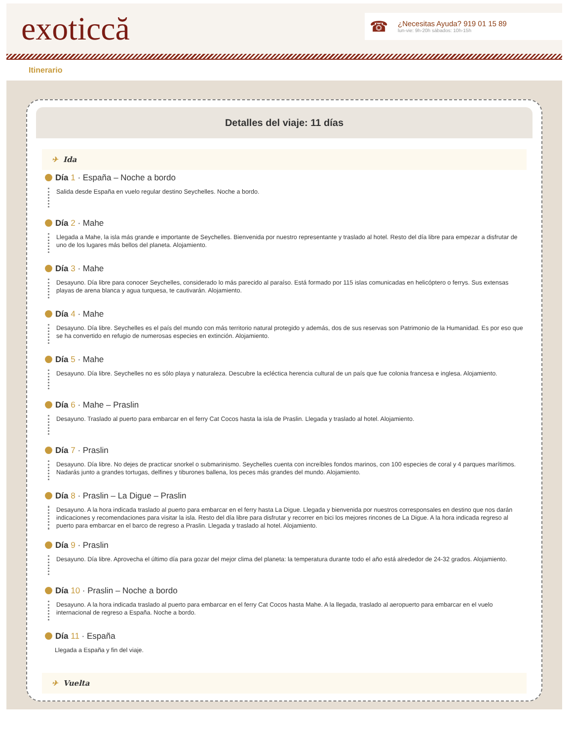exoticcă
☎
¿Necesitas Ayuda? 919 01 15 89
lun-vie: 9h-20h sábados: 10h-15h
Itinerario
Detalles del viaje: 11 días
✈ Ida
Día 1 · España – Noche a bordo
Salida desde España en vuelo regular destino Seychelles. Noche a bordo.
Día 2 · Mahe
Llegada a Mahe, la isla más grande e importante de Seychelles. Bienvenida por nuestro representante y traslado al hotel. Resto del día libre para empezar a disfrutar de uno de los lugares más bellos del planeta. Alojamiento.
Día 3 · Mahe
Desayuno. Día libre para conocer Seychelles, considerado lo más parecido al paraíso. Está formado por 115 islas comunicadas en helicóptero o ferrys. Sus extensas playas de arena blanca y agua turquesa, te cautivarán. Alojamiento.
Día 4 · Mahe
Desayuno. Día libre. Seychelles es el país del mundo con más territorio natural protegido y además, dos de sus reservas son Patrimonio de la Humanidad. Es por eso que se ha convertido en refugio de numerosas especies en extinción. Alojamiento.
Día 5 · Mahe
Desayuno. Día libre. Seychelles no es sólo playa y naturaleza. Descubre la ecléctica herencia cultural de un país que fue colonia francesa e inglesa. Alojamiento.
Día 6 · Mahe – Praslin
Desayuno. Traslado al puerto para embarcar en el ferry Cat Cocos hasta la isla de Praslin. Llegada y traslado al hotel. Alojamiento.
Día 7 · Praslin
Desayuno. Día libre. No dejes de practicar snorkel o submarinismo. Seychelles cuenta con increíbles fondos marinos, con 100 especies de coral y 4 parques marítimos. Nadarás junto a grandes tortugas, delfines y tiburones ballena, los peces más grandes del mundo. Alojamiento.
Día 8 · Praslin – La Digue – Praslin
Desayuno. A la hora indicada traslado al puerto para embarcar en el ferry hasta La Digue. Llegada y bienvenida por nuestros corresponsales en destino que nos darán indicaciones y recomendaciones para visitar la isla. Resto del día libre para disfrutar y recorrer en bici los mejores rincones de La Digue. A la hora indicada regreso al puerto para embarcar en el barco de regreso a Praslin. Llegada y traslado al hotel. Alojamiento.
Día 9 · Praslin
Desayuno. Día libre. Aprovecha el último día para gozar del mejor clima del planeta: la temperatura durante todo el año está alrededor de 24-32 grados. Alojamiento.
Día 10 · Praslin – Noche a bordo
Desayuno. A la hora indicada traslado al puerto para embarcar en el ferry Cat Cocos hasta Mahe. A la llegada, traslado al aeropuerto para embarcar en el vuelo internacional de regreso a España. Noche a bordo.
Día 11 · España
Llegada a España y fin del viaje.
✈ Vuelta